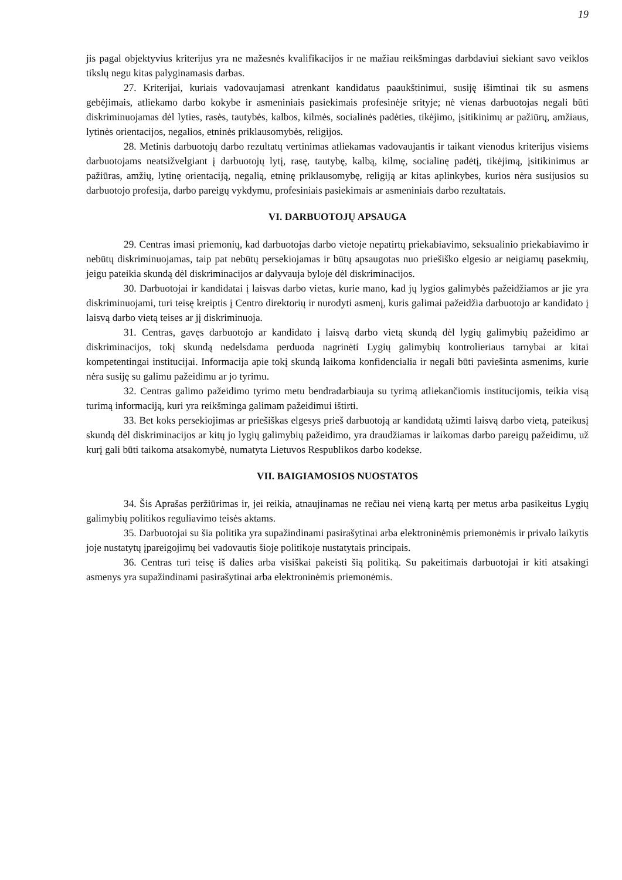19
jis pagal objektyvius kriterijus yra ne mažesnės kvalifikacijos ir ne mažiau reikšmingas darbdaviui siekiant savo veiklos tikslų negu kitas palyginamasis darbas.
27. Kriterijai, kuriais vadovaujamasi atrenkant kandidatus paaukštinimui, susiję išimtinai tik su asmens gebėjimais, atliekamo darbo kokybe ir asmeniniais pasiekimais profesinėje srityje; nė vienas darbuotojas negali būti diskriminuojamas dėl lyties, rasės, tautybės, kalbos, kilmės, socialinės padėties, tikėjimo, įsitikinimų ar pažiūrų, amžiaus, lytinės orientacijos, negalios, etninės priklausomybės, religijos.
28. Metinis darbuotojų darbo rezultatų vertinimas atliekamas vadovaujantis ir taikant vienodus kriterijus visiems darbuotojams neatsižvelgiant į darbuotojų lytį, rasę, tautybę, kalbą, kilmę, socialinę padėtį, tikėjimą, įsitikinimus ar pažiūras, amžių, lytinę orientaciją, negalią, etninę priklausomybę, religiją ar kitas aplinkybes, kurios nėra susijusios su darbuotojo profesija, darbo pareigų vykdymu, profesiniais pasiekimais ar asmeniniais darbo rezultatais.
VI. DARBUOTOJŲ APSAUGA
29. Centras imasi priemonių, kad darbuotojas darbo vietoje nepatirtų priekabiavimo, seksualinio priekabiavimo ir nebūtų diskriminuojamas, taip pat nebūtų persekiojamas ir būtų apsaugotas nuo priešiško elgesio ar neigiamų pasekmių, jeigu pateikia skundą dėl diskriminacijos ar dalyvauja byloje dėl diskriminacijos.
30. Darbuotojai ir kandidatai į laisvas darbo vietas, kurie mano, kad jų lygios galimybės pažeidžiamos ar jie yra diskriminuojami, turi teisę kreiptis į Centro direktorių ir nurodyti asmenį, kuris galimai pažeidžia darbuotojo ar kandidato į laisvą darbo vietą teises ar jį diskriminuoja.
31. Centras, gavęs darbuotojo ar kandidato į laisvą darbo vietą skundą dėl lygių galimybių pažeidimo ar diskriminacijos, tokį skundą nedelsdama perduoda nagrinėti Lygių galimybių kontrolieriaus tarnybai ar kitai kompetentingai institucijai. Informacija apie tokį skundą laikoma konfidencialia ir negali būti paviešinta asmenims, kurie nėra susiję su galimu pažeidimu ar jo tyrimu.
32. Centras galimo pažeidimo tyrimo metu bendradarbiauja su tyrimą atliekančiomis institucijomis, teikia visą turimą informaciją, kuri yra reikšminga galimam pažeidimui ištirti.
33. Bet koks persekiojimas ar priešiškas elgesys prieš darbuotoją ar kandidatą užimti laisvą darbo vietą, pateikusį skundą dėl diskriminacijos ar kitų jo lygių galimybių pažeidimo, yra draudžiamas ir laikomas darbo pareigų pažeidimu, už kurį gali būti taikoma atsakomybė, numatyta Lietuvos Respublikos darbo kodekse.
VII. BAIGIAMOSIOS NUOSTATOS
34. Šis Aprašas peržiūrimas ir, jei reikia, atnaujinamas ne rečiau nei vieną kartą per metus arba pasikeitus Lygių galimybių politikos reguliavimo teisės aktams.
35. Darbuotojai su šia politika yra supažindinami pasirašytinai arba elektroninėmis priemonėmis ir privalo laikytis joje nustatytų įpareigojimų bei vadovautis šioje politikoje nustatytais principais.
36. Centras turi teisę iš dalies arba visiškai pakeisti šią politiką. Su pakeitimais darbuotojai ir kiti atsakingi asmenys yra supažindinami pasirašytinai arba elektroninėmis priemonėmis.